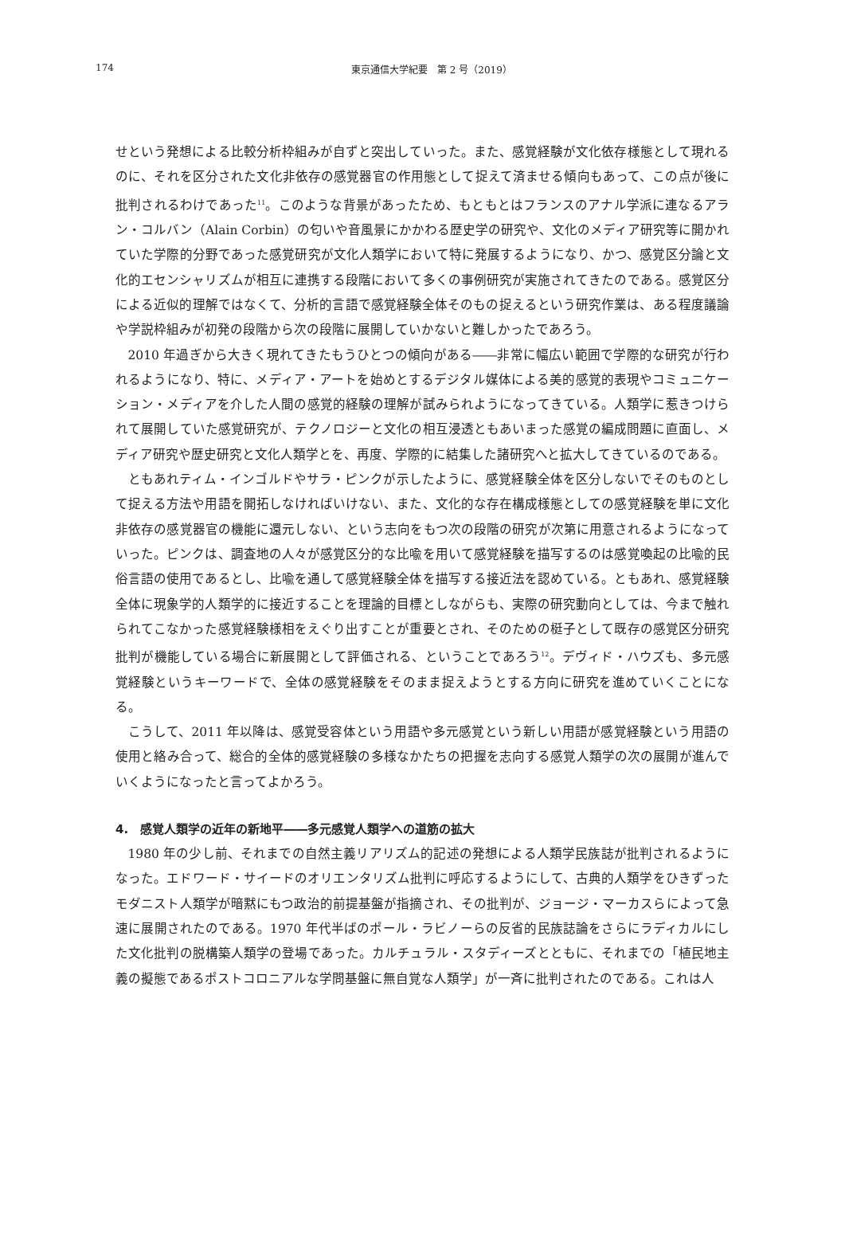174
東京通信大学紀要　第 2 号（2019）
せという発想による比較分析枠組みが自ずと突出していった。また、感覚経験が文化依存様態として現れるのに、それを区分された文化非依存の感覚器官の作用態として捉えて済ませる傾向もあって、この点が後に批判されるわけであった<sup>11</sup>。このような背景があったため、もともとはフランスのアナル学派に連なるアラン・コルバン（Alain Corbin）の匂いや音風景にかかわる歴史学の研究や、文化のメディア研究等に開かれていた学際的分野であった感覚研究が文化人類学において特に発展するようになり、かつ、感覚区分論と文化的エセンシャリズムが相互に連携する段階において多くの事例研究が実施されてきたのである。感覚区分による近似的理解ではなくて、分析的言語で感覚経験全体そのもの捉えるという研究作業は、ある程度議論や学説枠組みが初発の段階から次の段階に展開していかないと難しかったであろう。
2010 年過ぎから大きく現れてきたもうひとつの傾向がある――非常に幅広い範囲で学際的な研究が行われるようになり、特に、メディア・アートを始めとするデジタル媒体による美的感覚的表現やコミュニケーション・メディアを介した人間の感覚的経験の理解が試みられようになってきている。人類学に惹きつけられて展開していた感覚研究が、テクノロジーと文化の相互浸透ともあいまった感覚の編成問題に直面し、メディア研究や歴史研究と文化人類学とを、再度、学際的に結集した諸研究へと拡大してきているのである。
ともあれティム・インゴルドやサラ・ピンクが示したように、感覚経験全体を区分しないでそのものとして捉える方法や用語を開拓しなければいけない、また、文化的な存在構成様態としての感覚経験を単に文化非依存の感覚器官の機能に還元しない、という志向をもつ次の段階の研究が次第に用意されるようになっていった。ピンクは、調査地の人々が感覚区分的な比喩を用いて感覚経験を描写するのは感覚喚起の比喩的民俗言語の使用であるとし、比喩を通して感覚経験全体を描写する接近法を認めている。ともあれ、感覚経験全体に現象学的人類学的に接近することを理論的目標としながらも、実際の研究動向としては、今まで触れられてこなかった感覚経験様相をえぐり出すことが重要とされ、そのための梃子として既存の感覚区分研究批判が機能している場合に新展開として評価される、ということであろう<sup>12</sup>。デヴィド・ハウズも、多元感覚経験というキーワードで、全体の感覚経験をそのまま捉えようとする方向に研究を進めていくことになる。
こうして、2011 年以降は、感覚受容体という用語や多元感覚という新しい用語が感覚経験という用語の使用と絡み合って、総合的全体的感覚経験の多様なかたちの把握を志向する感覚人類学の次の展開が進んでいくようになったと言ってよかろう。
4.　感覚人類学の近年の新地平――多元感覚人類学への道筋の拡大
1980 年の少し前、それまでの自然主義リアリズム的記述の発想による人類学民族誌が批判されるようになった。エドワード・サイードのオリエンタリズム批判に呼応するようにして、古典的人類学をひきずったモダニスト人類学が暗黙にもつ政治的前提基盤が指摘され、その批判が、ジョージ・マーカスらによって急速に展開されたのである。1970 年代半ばのポール・ラビノーらの反省的民族誌論をさらにラディカルにした文化批判の脱構築人類学の登場であった。カルチュラル・スタディーズとともに、それまでの「植民地主義の擬態であるポストコロニアルな学問基盤に無自覚な人類学」が一斉に批判されたのである。これは人